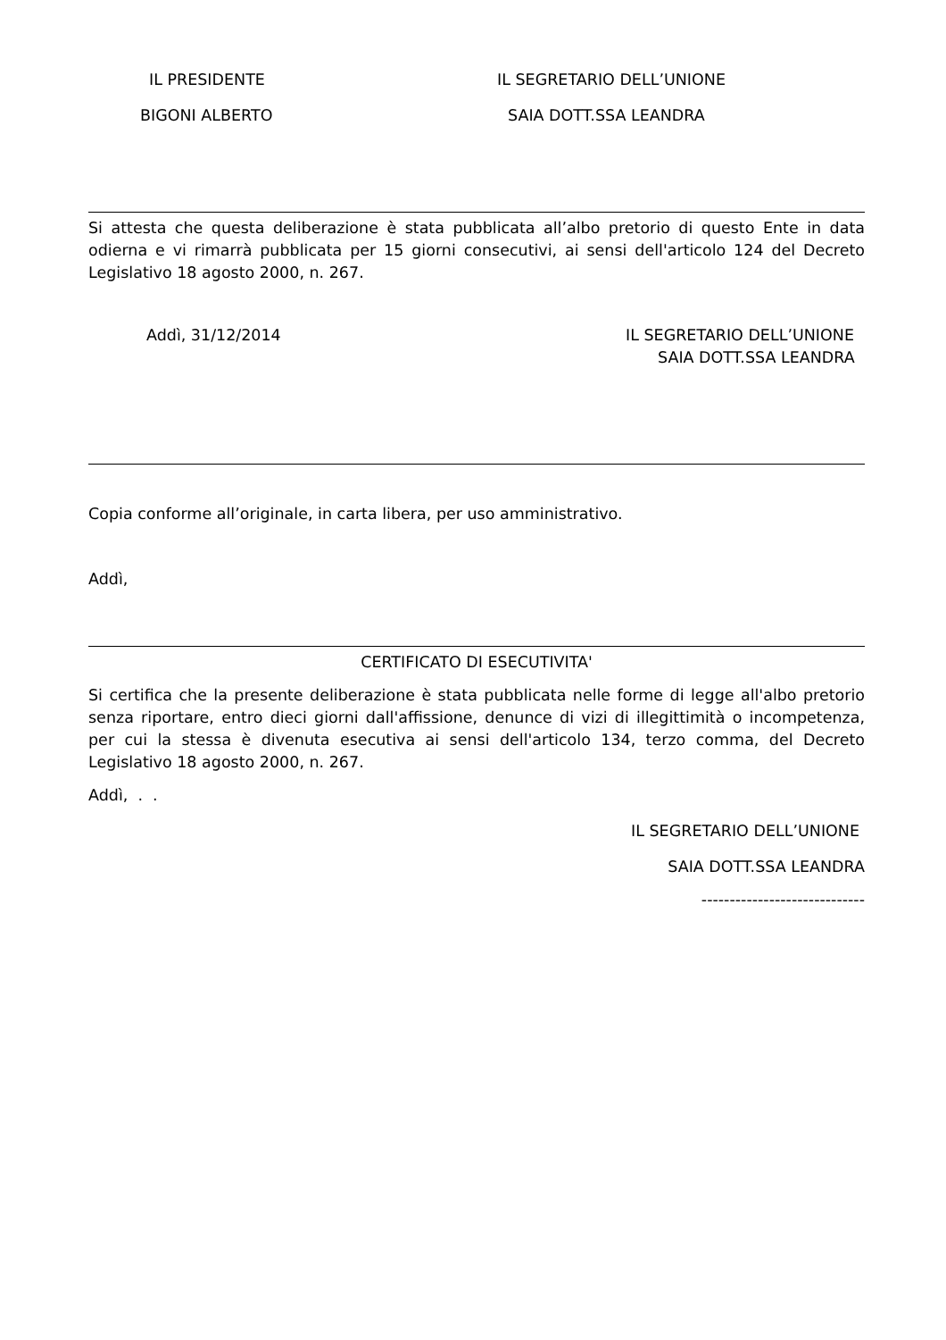IL PRESIDENTE IL SEGRETARIO DELL’UNIONE
BIGONI ALBERTO SAIA DOTT.SSA LEANDRA
Si attesta che questa deliberazione è stata pubblicata all’albo pretorio di questo Ente in data odierna e vi rimarrà pubblicata per 15 giorni consecutivi, ai sensi dell'articolo 124 del Decreto Legislativo 18 agosto 2000, n. 267.
Addì, 31/12/2014 IL SEGRETARIO DELL’UNIONE
SAIA DOTT.SSA LEANDRA
Copia conforme all’originale, in carta libera, per uso amministrativo.
Addì,
CERTIFICATO DI ESECUTIVITA'
Si certifica che la presente deliberazione è stata pubblicata nelle forme di legge all'albo pretorio senza riportare, entro dieci giorni dall'affissione, denunce di vizi di illegittimità o incompetenza, per cui la stessa è divenuta esecutiva ai sensi dell'articolo 134, terzo comma, del Decreto Legislativo 18 agosto 2000, n. 267.
Addì, . .
IL SEGRETARIO DELL’UNIONE
SAIA DOTT.SSA LEANDRA
-----------------------------